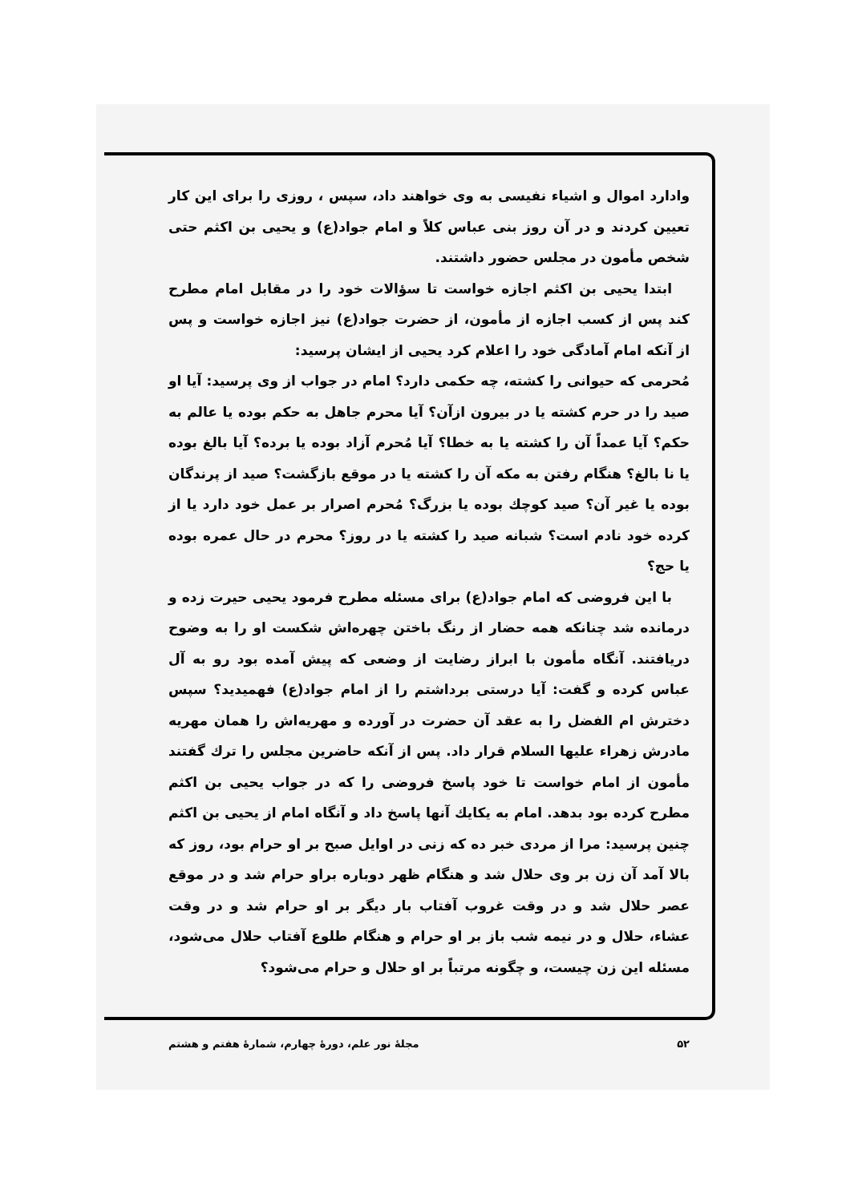وادارد اموال و اشیاء نفیسی به وی خواهند داد، سپس ، روزی را برای این کار تعیین کردند و در آن روز بنی عباس کلاً و امام جواد(ع) و یحیی بن اکثم حتی شخص مأمون در مجلس حضور داشتند.
ابتدا یحیی بن اکثم اجازه خواست تا سؤالات خود را در مقابل امام مطرح کند پس از کسب اجازه از مأمون، از حضرت جواد(ع) نیز اجازه خواست و پس از آنکه امام آمادگی خود را اعلام کرد یحیی از ایشان پرسید:
مُحرمی که حیوانی را کشته، چه حکمی دارد؟ امام در جواب از وی پرسید: آیا او صید را در حرم کشته یا در بیرون ازآن؟ آیا محرم جاهل به حکم بوده یا عالم به حکم؟ آیا عمداً آن را کشته یا به خطا؟ آیا مُحرم آزاد بوده یا برده؟ آیا بالغ بوده یا نا بالغ؟ هنگام رفتن به مکه آن را کشته یا در موقع بازگشت؟ صید از پرندگان بوده یا غیر آن؟ صید کوچك بوده یا بزرگ؟ مُحرم اصرار بر عمل خود دارد یا از کرده خود نادم است؟ شبانه صید را کشته یا در روز؟ محرم در حال عمره بوده یا حج؟
با این فروضی که امام جواد(ع) برای مسئله مطرح فرمود یحیی حیرت زده و درمانده شد چنانکه همه حضار از رنگ باختن چهره‌اش شکست او را به وضوح دریافتند. آنگاه مأمون با ابراز رضایت از وضعی که پیش آمده بود رو به آل عباس کرده و گفت: آیا درستی برداشتم را از امام جواد(ع) فهمیدید؟ سپس دخترش ام الفضل را به عقد آن حضرت در آورده و مهریه‌اش را همان مهریه مادرش زهراء علیها السلام قرار داد. پس از آنکه حاضرین مجلس را ترك گفتند مأمون از امام خواست تا خود پاسخ فروضی را که در جواب یحیی بن اکثم مطرح کرده بود بدهد. امام به یکایك آنها پاسخ داد و آنگاه امام از یحیی بن اکثم چنین پرسید: مرا از مردی خبر ده که زنی در اوایل صبح بر او حرام بود، روز که بالا آمد آن زن بر وی حلال شد و هنگام ظهر دوباره براو حرام شد و در موقع عصر حلال شد و در وقت غروب آفتاب بار دیگر بر او حرام شد و در وقت عشاء، حلال و در نیمه شب باز بر او حرام و هنگام طلوع آفتاب حلال می‌شود، مسئله این زن چیست، و چگونه مرتباً بر او حلال و حرام می‌شود؟
۵۲ مجلهٔ نور علم، دورهٔ چهارم، شمارهٔ هفتم و هشتم